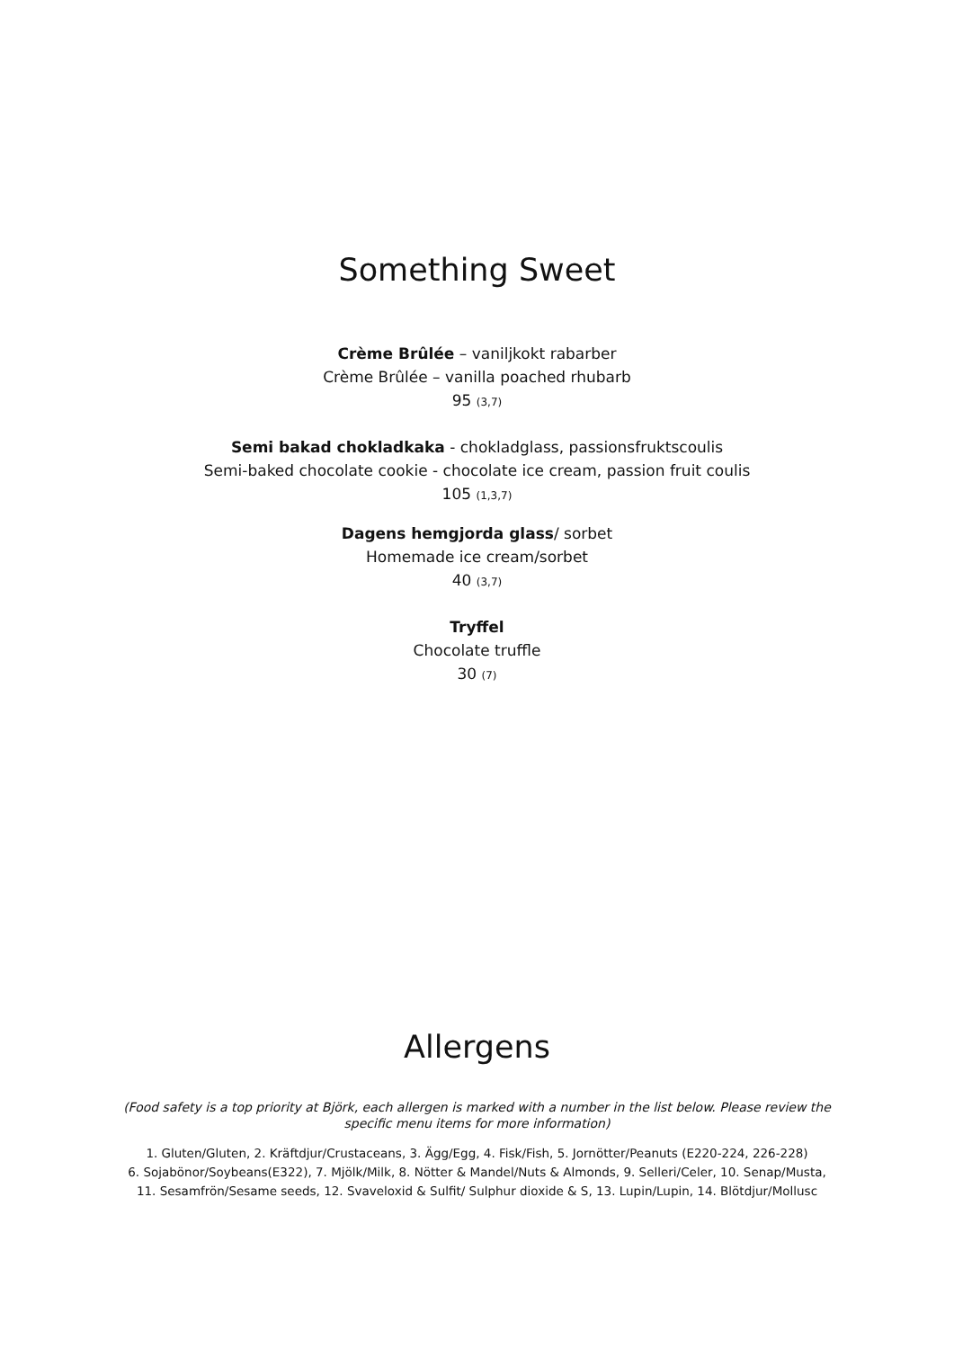Something Sweet
Crème Brûlée – vaniljkokt rabarber
Crème Brûlée – vanilla poached rhubarb
95 (3,7)
Semi bakad chokladkaka - chokladglass, passionsfruktscoulis
Semi-baked chocolate cookie - chocolate ice cream, passion fruit coulis
105 (1,3,7)
Dagens hemgjorda glass/ sorbet
Homemade ice cream/sorbet
40 (3,7)
Tryffel
Chocolate truffle
30 (7)
Allergens
(Food safety is a top priority at Björk, each allergen is marked with a number in the list below. Please review the specific menu items for more information)
1. Gluten/Gluten, 2. Kräftdjur/Crustaceans, 3. Ägg/Egg, 4. Fisk/Fish, 5. Jornötter/Peanuts (E220-224, 226-228)
6. Sojabönor/Soybeans(E322), 7. Mjölk/Milk, 8. Nötter & Mandel/Nuts & Almonds, 9. Selleri/Celer, 10. Senap/Musta,
11. Sesamfrön/Sesame seeds, 12. Svaveloxid & Sulfit/ Sulphur dioxide & S, 13. Lupin/Lupin, 14. Blötdjur/Mollusc